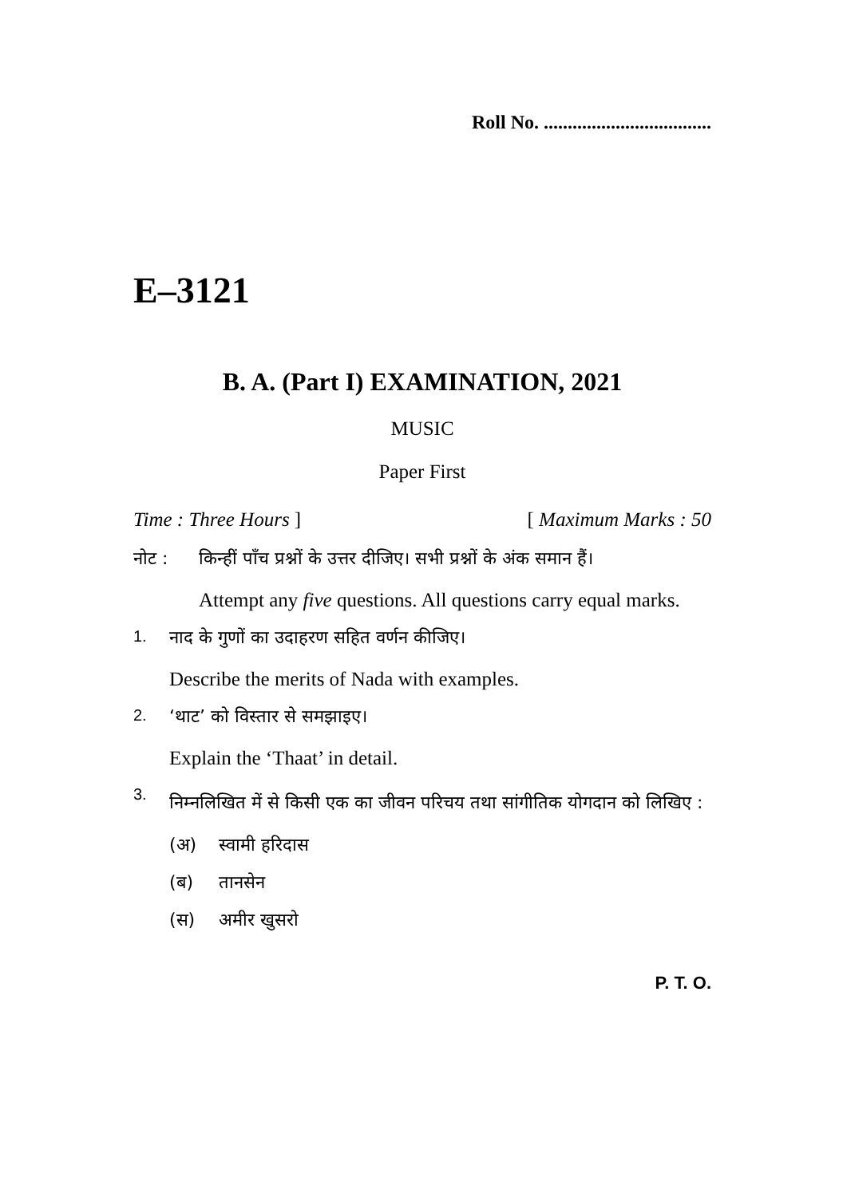Roll No. ...................................
E–3121
B. A. (Part I) EXAMINATION, 2021
MUSIC
Paper First
Time : Three Hours ] [ Maximum Marks : 50
नोट : किन्हीं पाँच प्रश्नों के उत्तर दीजिए। सभी प्रश्नों के अंक समान हैं।
Attempt any five questions. All questions carry equal marks.
1. नाद के गुणों का उदाहरण सहित वर्णन कीजिए।
Describe the merits of Nada with examples.
2. ‘थाट’ को विस्तार से समझाइए।
Explain the ‘Thaat’ in detail.
3.
निम्नलिखित में से किसी एक का जीवन परिचय तथा सांगीतिक योगदान को लिखिए :
(अ) स्वामी हरिदास
(ब) तानसेन
(स) अमीर खुसरो
P. T. O.